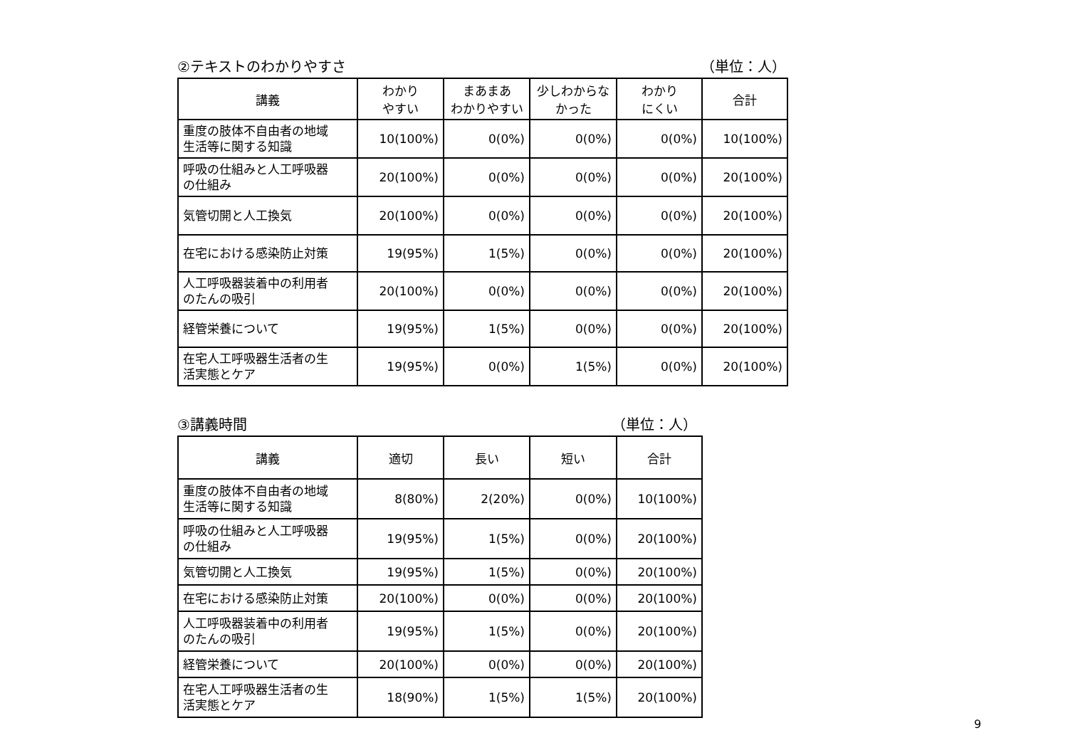②テキストのわかりやすさ （単位：人）
| 講義 | わかり やすい | まあまあ わかりやすい | 少しわからな かった | わかり にくい | 合計 |
| --- | --- | --- | --- | --- | --- |
| 重度の肢体不自由者の地域 生活等に関する知識 | 10(100%) | 0(0%) | 0(0%) | 0(0%) | 10(100%) |
| 呼吸の仕組みと人工呼吸器 の仕組み | 20(100%) | 0(0%) | 0(0%) | 0(0%) | 20(100%) |
| 気管切開と人工換気 | 20(100%) | 0(0%) | 0(0%) | 0(0%) | 20(100%) |
| 在宅における感染防止対策 | 19(95%) | 1(5%) | 0(0%) | 0(0%) | 20(100%) |
| 人工呼吸器装着中の利用者 のたんの吸引 | 20(100%) | 0(0%) | 0(0%) | 0(0%) | 20(100%) |
| 経管栄養について | 19(95%) | 1(5%) | 0(0%) | 0(0%) | 20(100%) |
| 在宅人工呼吸器生活者の生 活実態とケア | 19(95%) | 0(0%) | 1(5%) | 0(0%) | 20(100%) |
③講義時間 （単位：人）
| 講義 | 適切 | 長い | 短い | 合計 |
| --- | --- | --- | --- | --- |
| 重度の肢体不自由者の地域 生活等に関する知識 | 8(80%) | 2(20%) | 0(0%) | 10(100%) |
| 呼吸の仕組みと人工呼吸器 の仕組み | 19(95%) | 1(5%) | 0(0%) | 20(100%) |
| 気管切開と人工換気 | 19(95%) | 1(5%) | 0(0%) | 20(100%) |
| 在宅における感染防止対策 | 20(100%) | 0(0%) | 0(0%) | 20(100%) |
| 人工呼吸器装着中の利用者 のたんの吸引 | 19(95%) | 1(5%) | 0(0%) | 20(100%) |
| 経管栄養について | 20(100%) | 0(0%) | 0(0%) | 20(100%) |
| 在宅人工呼吸器生活者の生 活実態とケア | 18(90%) | 1(5%) | 1(5%) | 20(100%) |
9